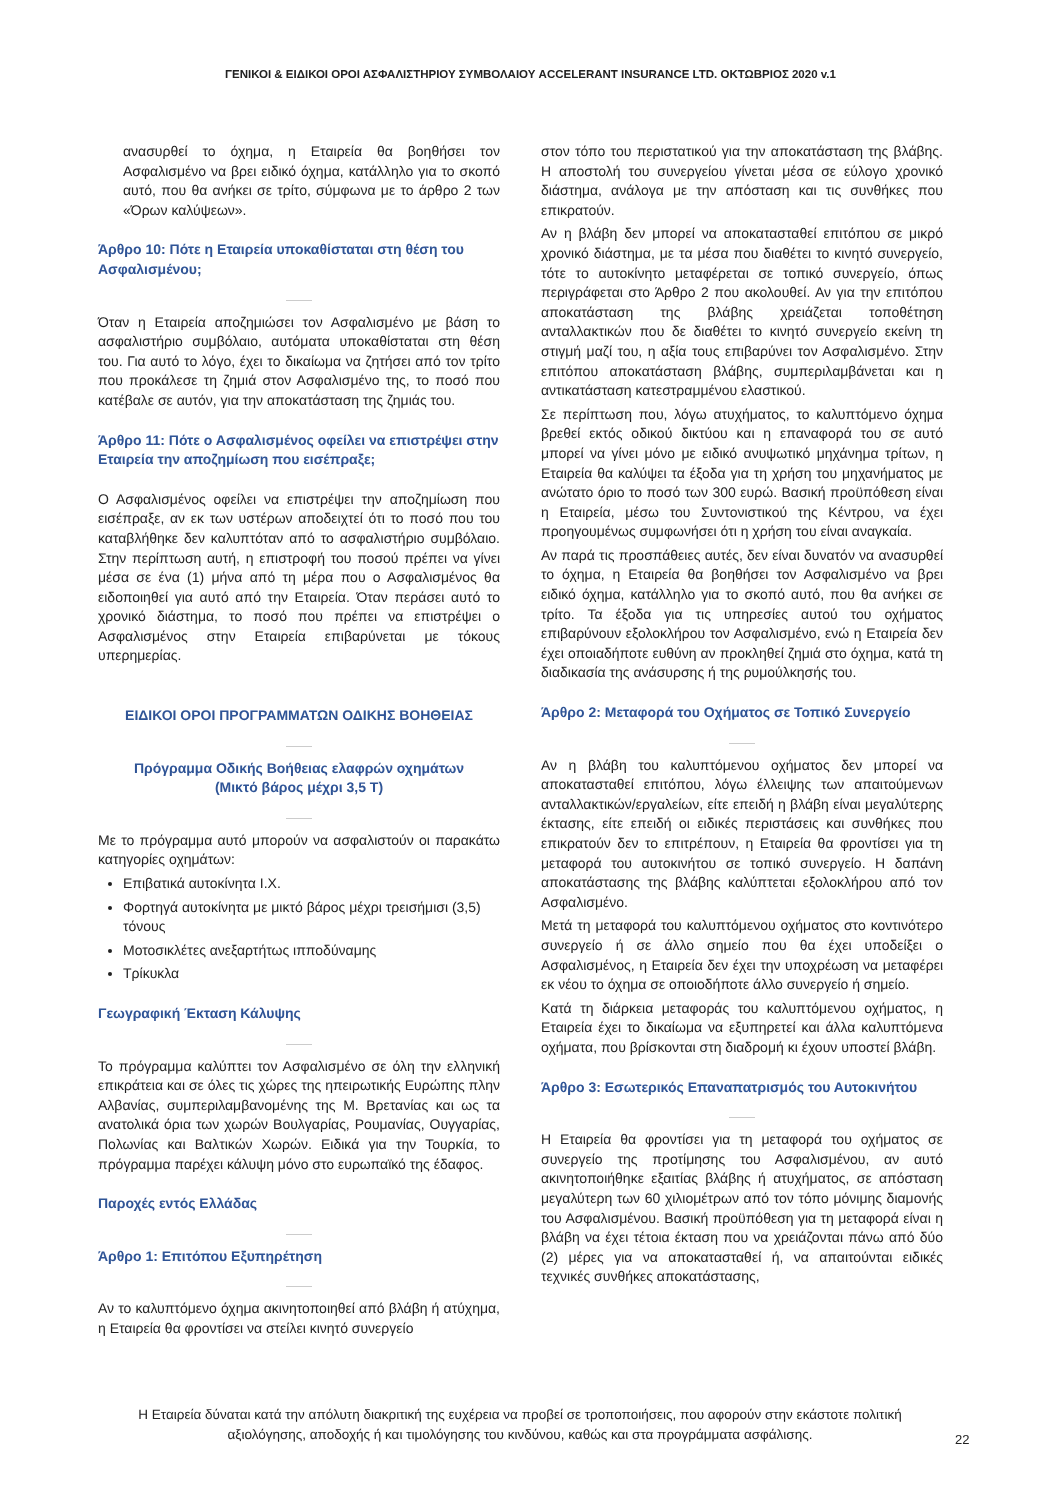ΓΕΝΙΚΟΙ & ΕΙΔΙΚΟΙ ΟΡΟΙ ΑΣΦΑΛΙΣΤΗΡΙΟΥ ΣΥΜΒΟΛΑΙΟΥ ACCELERANT INSURANCE LTD. ΟΚΤΩΒΡΙΟΣ 2020 v.1
ανασυρθεί το όχημα, η Εταιρεία θα βοηθήσει τον Ασφαλισμένο να βρει ειδικό όχημα, κατάλληλο για το σκοπό αυτό, που θα ανήκει σε τρίτο, σύμφωνα με το άρθρο 2 των «Όρων καλύψεων».
Άρθρο 10: Πότε η Εταιρεία υποκαθίσταται στη θέση του Ασφαλισμένου;
Όταν η Εταιρεία αποζημιώσει τον Ασφαλισμένο με βάση το ασφαλιστήριο συμβόλαιο, αυτόματα υποκαθίσταται στη θέση του. Για αυτό το λόγο, έχει το δικαίωμα να ζητήσει από τον τρίτο που προκάλεσε τη ζημιά στον Ασφαλισμένο της, το ποσό που κατέβαλε σε αυτόν, για την αποκατάσταση της ζημιάς του.
Άρθρο 11: Πότε ο Ασφαλισμένος οφείλει να επιστρέψει στην Εταιρεία την αποζημίωση που εισέπραξε;
Ο Ασφαλισμένος οφείλει να επιστρέψει την αποζημίωση που εισέπραξε, αν εκ των υστέρων αποδειχτεί ότι το ποσό που του καταβλήθηκε δεν καλυπτόταν από το ασφαλιστήριο συμβόλαιο. Στην περίπτωση αυτή, η επιστροφή του ποσού πρέπει να γίνει μέσα σε ένα (1) μήνα από τη μέρα που ο Ασφαλισμένος θα ειδοποιηθεί για αυτό από την Εταιρεία. Όταν περάσει αυτό το χρονικό διάστημα, το ποσό που πρέπει να επιστρέψει ο Ασφαλισμένος στην Εταιρεία επιβαρύνεται με τόκους υπερημερίας.
ΕΙΔΙΚΟΙ ΟΡΟΙ ΠΡΟΓΡΑΜΜΑΤΩΝ ΟΔΙΚΗΣ ΒΟΗΘΕΙΑΣ
Πρόγραμμα Οδικής Βοήθειας ελαφρών οχημάτων
(Μικτό βάρος μέχρι 3,5 Τ)
Με το πρόγραμμα αυτό μπορούν να ασφαλιστούν οι παρακάτω κατηγορίες οχημάτων:
Επιβατικά αυτοκίνητα Ι.Χ.
Φορτηγά αυτοκίνητα με μικτό βάρος μέχρι τρεισήμισι (3,5) τόνους
Μοτοσικλέτες ανεξαρτήτως ιπποδύναμης
Τρίκυκλα
Γεωγραφική Έκταση Κάλυψης
Το πρόγραμμα καλύπτει τον Ασφαλισμένο σε όλη την ελληνική επικράτεια και σε όλες τις χώρες της ηπειρωτικής Ευρώπης πλην Αλβανίας, συμπεριλαμβανομένης της Μ. Βρετανίας και ως τα ανατολικά όρια των χωρών Βουλγαρίας, Ρουμανίας, Ουγγαρίας, Πολωνίας και Βαλτικών Χωρών. Ειδικά για την Τουρκία, το πρόγραμμα παρέχει κάλυψη μόνο στο ευρωπαϊκό της έδαφος.
Παροχές εντός Ελλάδας
Άρθρο 1: Επιτόπου Εξυπηρέτηση
Αν το καλυπτόμενο όχημα ακινητοποιηθεί από βλάβη ή ατύχημα, η Εταιρεία θα φροντίσει να στείλει κινητό συνεργείο
στον τόπο του περιστατικού για την αποκατάσταση της βλάβης. Η αποστολή του συνεργείου γίνεται μέσα σε εύλογο χρονικό διάστημα, ανάλογα με την απόσταση και τις συνθήκες που επικρατούν.
Αν η βλάβη δεν μπορεί να αποκατασταθεί επιτόπου σε μικρό χρονικό διάστημα, με τα μέσα που διαθέτει το κινητό συνεργείο, τότε το αυτοκίνητο μεταφέρεται σε τοπικό συνεργείο, όπως περιγράφεται στο Άρθρο 2 που ακολουθεί. Αν για την επιτόπου αποκατάσταση της βλάβης χρειάζεται τοποθέτηση ανταλλακτικών που δε διαθέτει το κινητό συνεργείο εκείνη τη στιγμή μαζί του, η αξία τους επιβαρύνει τον Ασφαλισμένο. Στην επιτόπου αποκατάσταση βλάβης, συμπεριλαμβάνεται και η αντικατάσταση κατεστραμμένου ελαστικού.
Σε περίπτωση που, λόγω ατυχήματος, το καλυπτόμενο όχημα βρεθεί εκτός οδικού δικτύου και η επαναφορά του σε αυτό μπορεί να γίνει μόνο με ειδικό ανυψωτικό μηχάνημα τρίτων, η Εταιρεία θα καλύψει τα έξοδα για τη χρήση του μηχανήματος με ανώτατο όριο το ποσό των 300 ευρώ. Βασική προϋπόθεση είναι η Εταιρεία, μέσω του Συντονιστικού της Κέντρου, να έχει προηγουμένως συμφωνήσει ότι η χρήση του είναι αναγκαία.
Αν παρά τις προσπάθειες αυτές, δεν είναι δυνατόν να ανασυρθεί το όχημα, η Εταιρεία θα βοηθήσει τον Ασφαλισμένο να βρει ειδικό όχημα, κατάλληλο για το σκοπό αυτό, που θα ανήκει σε τρίτο. Τα έξοδα για τις υπηρεσίες αυτού του οχήματος επιβαρύνουν εξολοκλήρου τον Ασφαλισμένο, ενώ η Εταιρεία δεν έχει οποιαδήποτε ευθύνη αν προκληθεί ζημιά στο όχημα, κατά τη διαδικασία της ανάσυρσης ή της ρυμούλκησής του.
Άρθρο 2: Μεταφορά του Οχήματος σε Τοπικό Συνεργείο
Αν η βλάβη του καλυπτόμενου οχήματος δεν μπορεί να αποκατασταθεί επιτόπου, λόγω έλλειψης των απαιτούμενων ανταλλακτικών/εργαλείων, είτε επειδή η βλάβη είναι μεγαλύτερης έκτασης, είτε επειδή οι ειδικές περιστάσεις και συνθήκες που επικρατούν δεν το επιτρέπουν, η Εταιρεία θα φροντίσει για τη μεταφορά του αυτοκινήτου σε τοπικό συνεργείο. Η δαπάνη αποκατάστασης της βλάβης καλύπτεται εξολοκλήρου από τον Ασφαλισμένο.
Μετά τη μεταφορά του καλυπτόμενου οχήματος στο κοντινότερο συνεργείο ή σε άλλο σημείο που θα έχει υποδείξει ο Ασφαλισμένος, η Εταιρεία δεν έχει την υποχρέωση να μεταφέρει εκ νέου το όχημα σε οποιοδήποτε άλλο συνεργείο ή σημείο.
Κατά τη διάρκεια μεταφοράς του καλυπτόμενου οχήματος, η Εταιρεία έχει το δικαίωμα να εξυπηρετεί και άλλα καλυπτόμενα οχήματα, που βρίσκονται στη διαδρομή κι έχουν υποστεί βλάβη.
Άρθρο 3: Εσωτερικός Επαναπατρισμός του Αυτοκινήτου
Η Εταιρεία θα φροντίσει για τη μεταφορά του οχήματος σε συνεργείο της προτίμησης του Ασφαλισμένου, αν αυτό ακινητοποιήθηκε εξαιτίας βλάβης ή ατυχήματος, σε απόσταση μεγαλύτερη των 60 χιλιομέτρων από τον τόπο μόνιμης διαμονής του Ασφαλισμένου. Βασική προϋπόθεση για τη μεταφορά είναι η βλάβη να έχει τέτοια έκταση που να χρειάζονται πάνω από δύο (2) μέρες για να αποκατασταθεί ή, να απαιτούνται ειδικές τεχνικές συνθήκες αποκατάστασης,
Η Εταιρεία δύναται κατά την απόλυτη διακριτική της ευχέρεια να προβεί σε τροποποιήσεις, που αφορούν στην εκάστοτε πολιτική αξιολόγησης, αποδοχής ή και τιμολόγησης του κινδύνου, καθώς και στα προγράμματα ασφάλισης.
22